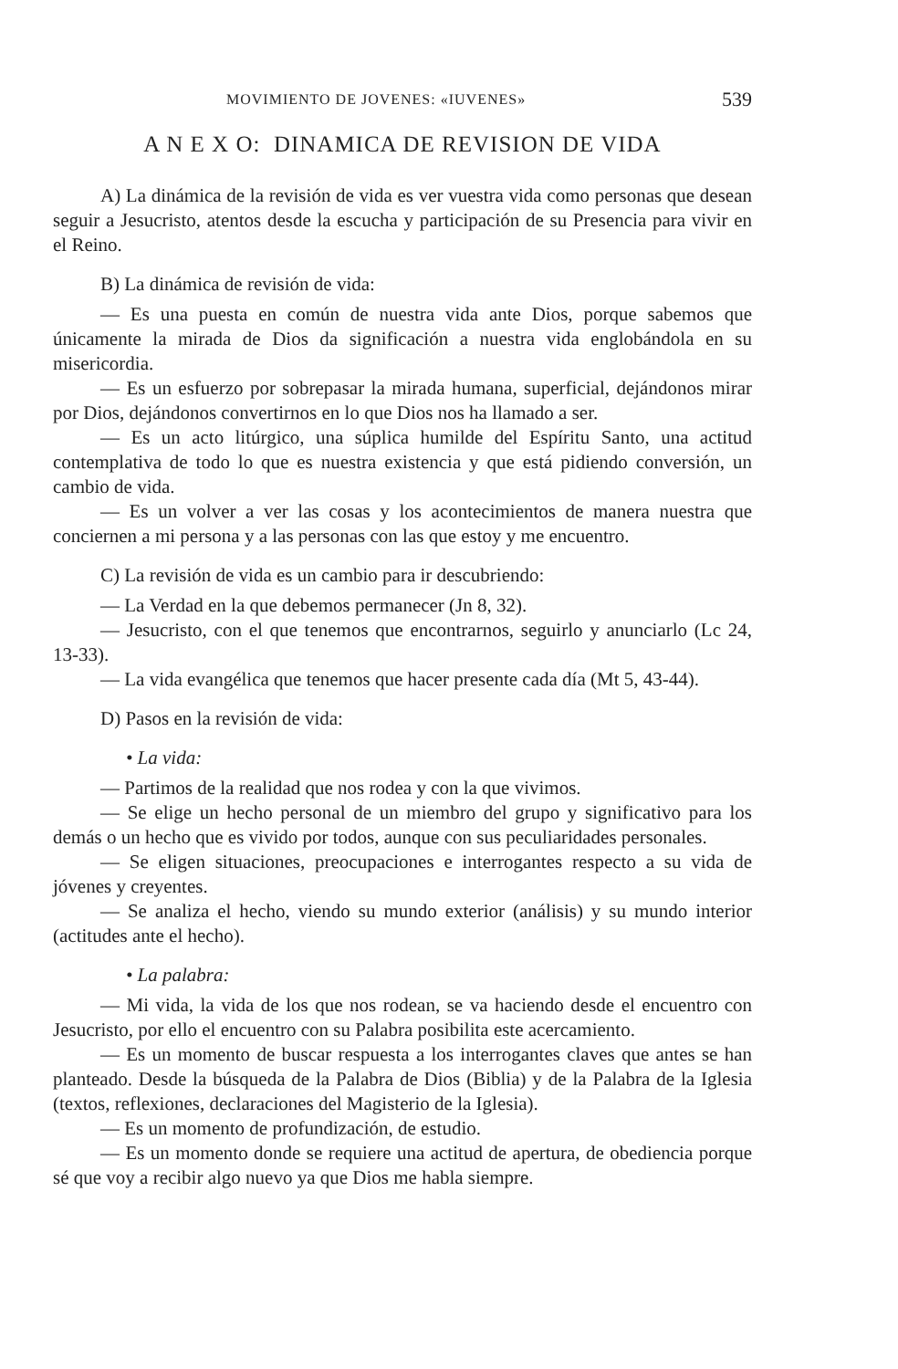MOVIMIENTO DE JOVENES: «IUVENES» 539
A N E X O: DINAMICA DE REVISION DE VIDA
A) La dinámica de la revisión de vida es ver vuestra vida como personas que desean seguir a Jesucristo, atentos desde la escucha y participación de su Presencia para vivir en el Reino.
B) La dinámica de revisión de vida:
— Es una puesta en común de nuestra vida ante Dios, porque sabemos que únicamente la mirada de Dios da significación a nuestra vida englobándola en su misericordia.
— Es un esfuerzo por sobrepasar la mirada humana, superficial, dejándonos mirar por Dios, dejándonos convertirnos en lo que Dios nos ha llamado a ser.
— Es un acto litúrgico, una súplica humilde del Espíritu Santo, una actitud contemplativa de todo lo que es nuestra existencia y que está pidiendo conversión, un cambio de vida.
— Es un volver a ver las cosas y los acontecimientos de manera nuestra que conciernen a mi persona y a las personas con las que estoy y me encuentro.
C) La revisión de vida es un cambio para ir descubriendo:
— La Verdad en la que debemos permanecer (Jn 8, 32).
— Jesucristo, con el que tenemos que encontrarnos, seguirlo y anunciarlo (Lc 24, 13-33).
— La vida evangélica que tenemos que hacer presente cada día (Mt 5, 43-44).
D) Pasos en la revisión de vida:
• La vida:
— Partimos de la realidad que nos rodea y con la que vivimos.
— Se elige un hecho personal de un miembro del grupo y significativo para los demás o un hecho que es vivido por todos, aunque con sus peculiaridades personales.
— Se eligen situaciones, preocupaciones e interrogantes respecto a su vida de jóvenes y creyentes.
— Se analiza el hecho, viendo su mundo exterior (análisis) y su mundo interior (actitudes ante el hecho).
• La palabra:
— Mi vida, la vida de los que nos rodean, se va haciendo desde el encuentro con Jesucristo, por ello el encuentro con su Palabra posibilita este acercamiento.
— Es un momento de buscar respuesta a los interrogantes claves que antes se han planteado. Desde la búsqueda de la Palabra de Dios (Biblia) y de la Palabra de la Iglesia (textos, reflexiones, declaraciones del Magisterio de la Iglesia).
— Es un momento de profundización, de estudio.
— Es un momento donde se requiere una actitud de apertura, de obediencia porque sé que voy a recibir algo nuevo ya que Dios me habla siempre.